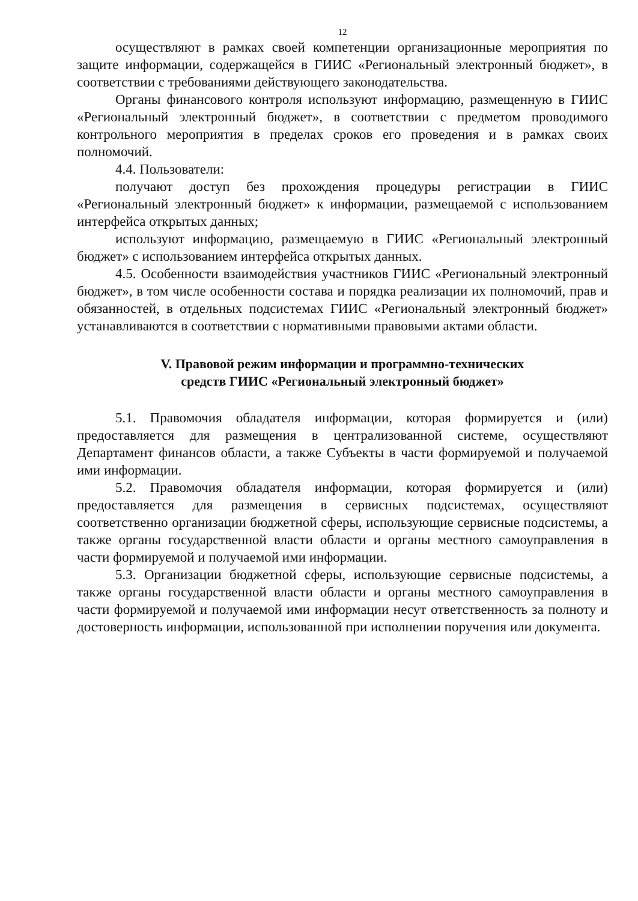12
осуществляют в рамках своей компетенции организационные мероприятия по защите информации, содержащейся в ГИИС «Региональный электронный бюджет», в соответствии с требованиями действующего законодательства.
Органы финансового контроля используют информацию, размещенную в ГИИС «Региональный электронный бюджет», в соответствии с предметом проводимого контрольного мероприятия в пределах сроков его проведения и в рамках своих полномочий.
4.4. Пользователи:
получают доступ без прохождения процедуры регистрации в ГИИС «Региональный электронный бюджет» к информации, размещаемой с использованием интерфейса открытых данных;
используют информацию, размещаемую в ГИИС «Региональный электронный бюджет» с использованием интерфейса открытых данных.
4.5. Особенности взаимодействия участников ГИИС «Региональный электронный бюджет», в том числе особенности состава и порядка реализации их полномочий, прав и обязанностей, в отдельных подсистемах ГИИС «Региональный электронный бюджет» устанавливаются в соответствии с нормативными правовыми актами области.
V. Правовой режим информации и программно-технических
средств ГИИС «Региональный электронный бюджет»
5.1. Правомочия обладателя информации, которая формируется и (или) предоставляется для размещения в централизованной системе, осуществляют Департамент финансов области, а также Субъекты в части формируемой и получаемой ими информации.
5.2. Правомочия обладателя информации, которая формируется и (или) предоставляется для размещения в сервисных подсистемах, осуществляют соответственно организации бюджетной сферы, использующие сервисные подсистемы, а также органы государственной власти области и органы местного самоуправления в части формируемой и получаемой ими информации.
5.3. Организации бюджетной сферы, использующие сервисные подсистемы, а также органы государственной власти области и органы местного самоуправления в части формируемой и получаемой ими информации несут ответственность за полноту и достоверность информации, использованной при исполнении поручения или документа.